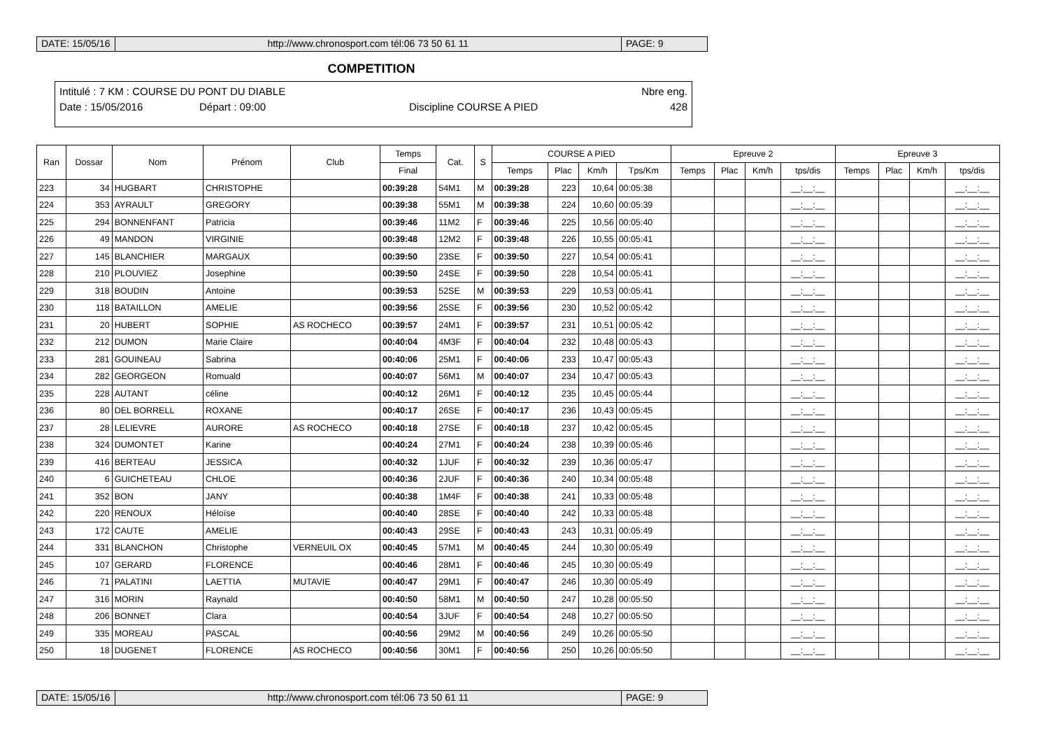DATE: 15/05/16 http://www.chronosport.com tél:06 73 50 61 11
PAGE: 9
COMPETITION
Intitulé : 7 KM : COURSE DU PONT DU DIABLE Nbre eng.
Date : 15/05/2016 Départ : 09:00 Discipline COURSE A PIED 428
| Ran | Dossar | Nom | Prénom | Club | Temps | Cat. | S | COURSE A PIED | | | | Epreuve 2 | | | | Epreuve 3 | | | |
| --- | --- | --- | --- | --- | --- | --- | --- | --- | --- | --- | --- | --- | --- | --- | --- | --- | --- | --- | --- |
| | | | | | Final | | | Temps | Plac | Km/h | Tps/Km | Temps | Plac | Km/h | tps/dis | Temps | Plac | Km/h | tps/dis |
| 223 | 34 | HUGBART | CHRISTOPHE | | 00:39:28 | 54M1 | M | 00:39:28 | 223 | 10,64 | 00:05:38 | | | | __:__:__ | | | | __:__:__ |
| 224 | 353 | AYRAULT | GREGORY | | 00:39:38 | 55M1 | M | 00:39:38 | 224 | 10,60 | 00:05:39 | | | | __:__:__ | | | | __:__:__ |
| 225 | 294 | BONNENFANT | Patricia | | 00:39:46 | 11M2 | F | 00:39:46 | 225 | 10,56 | 00:05:40 | | | | __:__:__ | | | | __:__:__ |
| 226 | 49 | MANDON | VIRGINIE | | 00:39:48 | 12M2 | F | 00:39:48 | 226 | 10,55 | 00:05:41 | | | | __:__:__ | | | | __:__:__ |
| 227 | 145 | BLANCHIER | MARGAUX | | 00:39:50 | 23SE | F | 00:39:50 | 227 | 10,54 | 00:05:41 | | | | __:__:__ | | | | __:__:__ |
| 228 | 210 | PLOUVIEZ | Josephine | | 00:39:50 | 24SE | F | 00:39:50 | 228 | 10,54 | 00:05:41 | | | | __:__:__ | | | | __:__:__ |
| 229 | 318 | BOUDIN | Antoine | | 00:39:53 | 52SE | M | 00:39:53 | 229 | 10,53 | 00:05:41 | | | | __:__:__ | | | | __:__:__ |
| 230 | 118 | BATAILLON | AMELIE | | 00:39:56 | 25SE | F | 00:39:56 | 230 | 10,52 | 00:05:42 | | | | __:__:__ | | | | __:__:__ |
| 231 | 20 | HUBERT | SOPHIE | AS ROCHECO | 00:39:57 | 24M1 | F | 00:39:57 | 231 | 10,51 | 00:05:42 | | | | __:__:__ | | | | __:__:__ |
| 232 | 212 | DUMON | Marie Claire | | 00:40:04 | 4M3F | F | 00:40:04 | 232 | 10,48 | 00:05:43 | | | | __:__:__ | | | | __:__:__ |
| 233 | 281 | GOUINEAU | Sabrina | | 00:40:06 | 25M1 | F | 00:40:06 | 233 | 10,47 | 00:05:43 | | | | __:__:__ | | | | __:__:__ |
| 234 | 282 | GEORGEON | Romuald | | 00:40:07 | 56M1 | M | 00:40:07 | 234 | 10,47 | 00:05:43 | | | | __:__:__ | | | | __:__:__ |
| 235 | 228 | AUTANT | céline | | 00:40:12 | 26M1 | F | 00:40:12 | 235 | 10,45 | 00:05:44 | | | | __:__:__ | | | | __:__:__ |
| 236 | 80 | DEL BORRELL | ROXANE | | 00:40:17 | 26SE | F | 00:40:17 | 236 | 10,43 | 00:05:45 | | | | __:__:__ | | | | __:__:__ |
| 237 | 28 | LELIEVRE | AURORE | AS ROCHECO | 00:40:18 | 27SE | F | 00:40:18 | 237 | 10,42 | 00:05:45 | | | | __:__:__ | | | | __:__:__ |
| 238 | 324 | DUMONTET | Karine | | 00:40:24 | 27M1 | F | 00:40:24 | 238 | 10,39 | 00:05:46 | | | | __:__:__ | | | | __:__:__ |
| 239 | 416 | BERTEAU | JESSICA | | 00:40:32 | 1JUF | F | 00:40:32 | 239 | 10,36 | 00:05:47 | | | | __:__:__ | | | | __:__:__ |
| 240 | 6 | GUICHETEAU | CHLOE | | 00:40:36 | 2JUF | F | 00:40:36 | 240 | 10,34 | 00:05:48 | | | | __:__:__ | | | | __:__:__ |
| 241 | 352 | BON | JANY | | 00:40:38 | 1M4F | F | 00:40:38 | 241 | 10,33 | 00:05:48 | | | | __:__:__ | | | | __:__:__ |
| 242 | 220 | RENOUX | Héloïse | | 00:40:40 | 28SE | F | 00:40:40 | 242 | 10,33 | 00:05:48 | | | | __:__:__ | | | | __:__:__ |
| 243 | 172 | CAUTE | AMELIE | | 00:40:43 | 29SE | F | 00:40:43 | 243 | 10,31 | 00:05:49 | | | | __:__:__ | | | | __:__:__ |
| 244 | 331 | BLANCHON | Christophe | VERNEUIL OX | 00:40:45 | 57M1 | M | 00:40:45 | 244 | 10,30 | 00:05:49 | | | | __:__:__ | | | | __:__:__ |
| 245 | 107 | GERARD | FLORENCE | | 00:40:46 | 28M1 | F | 00:40:46 | 245 | 10,30 | 00:05:49 | | | | __:__:__ | | | | __:__:__ |
| 246 | 71 | PALATINI | LAETTIA | MUTAVIE | 00:40:47 | 29M1 | F | 00:40:47 | 246 | 10,30 | 00:05:49 | | | | __:__:__ | | | | __:__:__ |
| 247 | 316 | MORIN | Raynald | | 00:40:50 | 58M1 | M | 00:40:50 | 247 | 10,28 | 00:05:50 | | | | __:__:__ | | | | __:__:__ |
| 248 | 206 | BONNET | Clara | | 00:40:54 | 3JUF | F | 00:40:54 | 248 | 10,27 | 00:05:50 | | | | __:__:__ | | | | __:__:__ |
| 249 | 335 | MOREAU | PASCAL | | 00:40:56 | 29M2 | M | 00:40:56 | 249 | 10,26 | 00:05:50 | | | | __:__:__ | | | | __:__:__ |
| 250 | 18 | DUGENET | FLORENCE | AS ROCHECO | 00:40:56 | 30M1 | F | 00:40:56 | 250 | 10,26 | 00:05:50 | | | | __:__:__ | | | | __:__:__ |
DATE: 15/05/16 http://www.chronosport.com tél:06 73 50 61 11
PAGE: 9